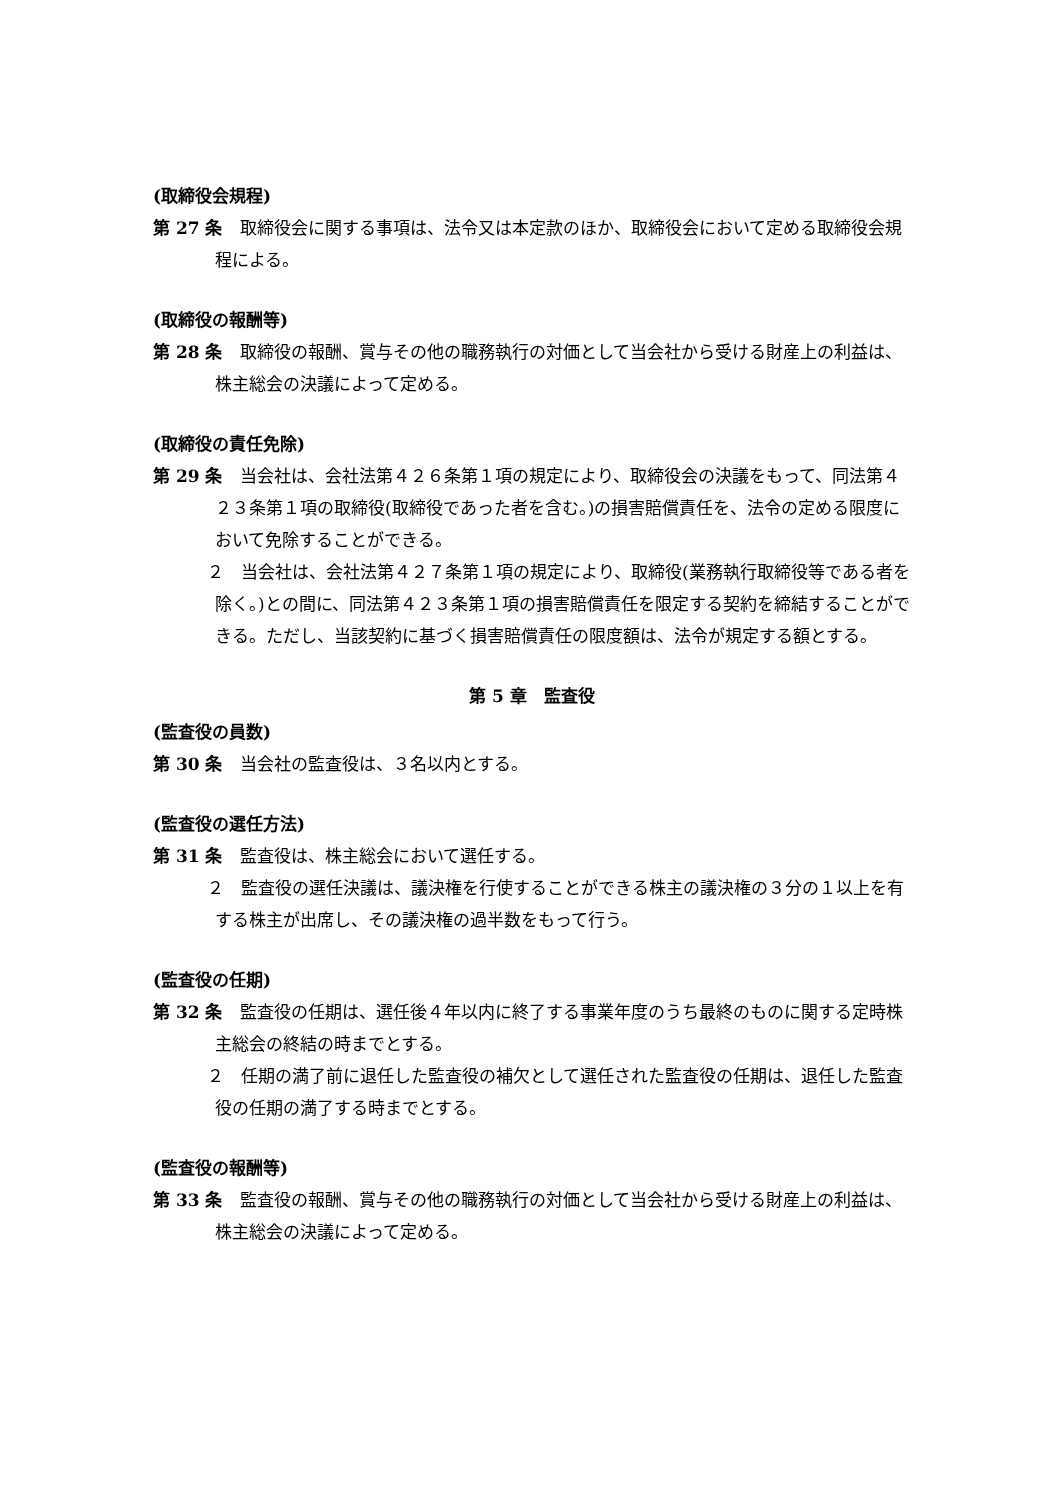(取締役会規程)
第 27 条　取締役会に関する事項は、法令又は本定款のほか、取締役会において定める取締役会規程による。
(取締役の報酬等)
第 28 条　取締役の報酬、賞与その他の職務執行の対価として当会社から受ける財産上の利益は、株主総会の決議によって定める。
(取締役の責任免除)
第 29 条　当会社は、会社法第４２６条第１項の規定により、取締役会の決議をもって、同法第４２３条第１項の取締役(取締役であった者を含む。)の損害賠償責任を、法令の定める限度において免除することができる。
２　当会社は、会社法第４２７条第１項の規定により、取締役(業務執行取締役等である者を除く。)との間に、同法第４２３条第１項の損害賠償責任を限定する契約を締結することができる。ただし、当該契約に基づく損害賠償責任の限度額は、法令が規定する額とする。
第 5 章　監査役
(監査役の員数)
第 30 条　当会社の監査役は、３名以内とする。
(監査役の選任方法)
第 31 条　監査役は、株主総会において選任する。
２　監査役の選任決議は、議決権を行使することができる株主の議決権の３分の１以上を有する株主が出席し、その議決権の過半数をもって行う。
(監査役の任期)
第 32 条　監査役の任期は、選任後４年以内に終了する事業年度のうち最終のものに関する定時株主総会の終結の時までとする。
２　任期の満了前に退任した監査役の補欠として選任された監査役の任期は、退任した監査役の任期の満了する時までとする。
(監査役の報酬等)
第 33 条　監査役の報酬、賞与その他の職務執行の対価として当会社から受ける財産上の利益は、株主総会の決議によって定める。